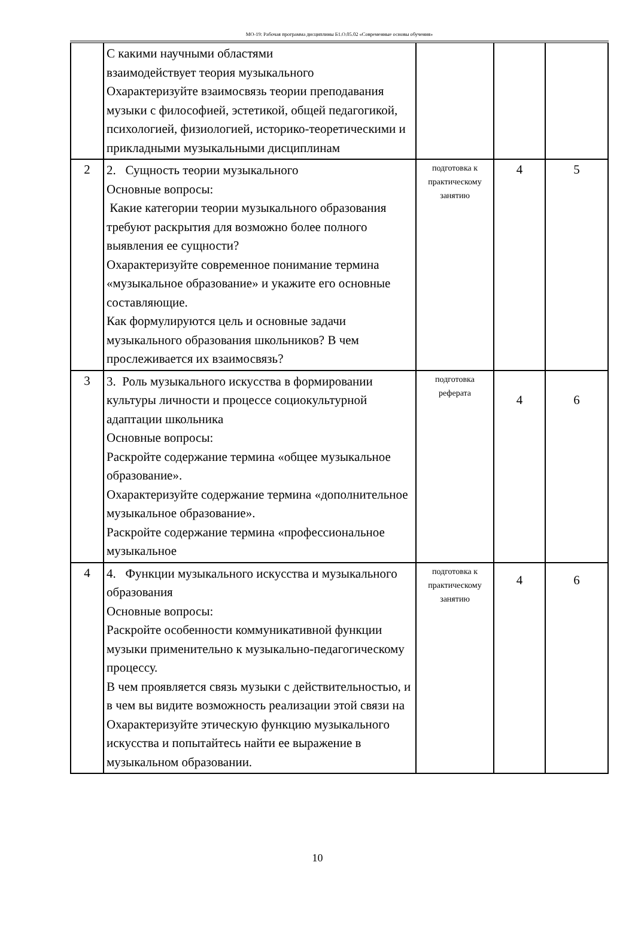МО-19: Рабочая программа дисциплины Б1.О.05.02 «Современные основы обучения»
| | С какими научными областями взаимодействует теория музыкального Охарактеризуйте взаимосвязь теории преподавания музыки с философией, эстетикой, общей педагогикой, психологией, физиологией, историко-теоретическими и прикладными музыкальными дисциплинам | | | |
| 2 | 2. Сущность теории музыкального Основные вопросы: Какие категории теории музыкального образования требуют раскрытия для возможно более полного выявления ее сущности? Охарактеризуйте современное понимание термина «музыкальное образование» и укажите его основные составляющие. Как формулируются цель и основные задачи музыкального образования школьников? В чем прослеживается их взаимосвязь? | подготовка к практическому занятию | 4 | 5 |
| 3 | 3. Роль музыкального искусства в формировании культуры личности и процессе социокультурной адаптации школьника Основные вопросы: Раскройте содержание термина «общее музыкальное образование». Охарактеризуйте содержание термина «дополнительное музыкальное образование». Раскройте содержание термина «профессиональное музыкальное | подготовка реферата | 4 | 6 |
| 4 | 4. Функции музыкального искусства и музыкального образования Основные вопросы: Раскройте особенности коммуникативной функции музыки применительно к музыкально-педагогическому процессу. В чем проявляется связь музыки с действительностью, и в чем вы видите возможность реализации этой связи на Охарактеризуйте этическую функцию музыкального искусства и попытайтесь найти ее выражение в музыкальном образовании. | подготовка к практическому занятию | 4 | 6 |
10